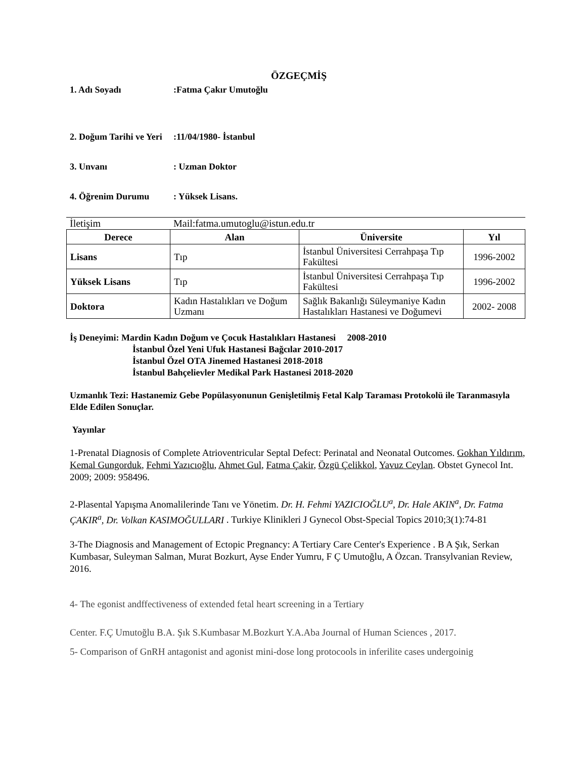ÖZGEÇMİŞ
1. Adı Soyadı :Fatma Çakır Umutoğlu
2. Doğum Tarihi ve Yeri
:11/04/1980- İstanbul
3. Unvanı : Uzman Doktor
4. Öğrenim Durumu : Yüksek Lisans.
İletişim Mail:fatma.umutoglu@istun.edu.tr
| Derece | Alan | Üniversite | Yıl |
| --- | --- | --- | --- |
| Lisans | Tıp | İstanbul Üniversitesi Cerrahpaşa Tıp Fakültesi | 1996-2002 |
| Yüksek Lisans | Tıp | İstanbul Üniversitesi Cerrahpaşa Tıp Fakültesi | 1996-2002 |
| Doktora | Kadın Hastalıkları ve Doğum Uzmanı | Sağlık Bakanlığı Süleymaniye Kadın Hastalıkları Hastanesi ve Doğumevi | 2002- 2008 |
İş Deneyimi: Mardin Kadın Doğum ve Çocuk Hastalıkları Hastanesi 2008-2010
İstanbul Özel Yeni Ufuk Hastanesi Bağcılar 2010-2017
İstanbul Özel OTA Jinemed Hastanesi 2018-2018
İstanbul Bahçelievler Medikal Park Hastanesi 2018-2020
Uzmanlık Tezi: Hastanemiz Gebe Popülasyonunun Genişletilmiş Fetal Kalp Taraması Protokolü ile Taranmasıyla Elde Edilen Sonuçlar.
Yayınlar
1-Prenatal Diagnosis of Complete Atrioventricular Septal Defect: Perinatal and Neonatal Outcomes. Gokhan Yıldırım, Kemal Gungorduk, Fehmi Yazıcıoğlu, Ahmet Gul, Fatma Çakir, Özgü Çelikkol, Yavuz Ceylan. Obstet Gynecol Int. 2009; 2009: 958496.
2-Plasental Yapışma Anomalilerinde Tanı ve Yönetim. Dr. H. Fehmi YAZICIOĞLU<sup>a</sup>, Dr. Hale AKIN<sup>a</sup>, Dr. Fatma ÇAKIR<sup>a</sup>, Dr. Volkan KASIMOĞULLARI . Turkiye Klinikleri J Gynecol Obst-Special Topics 2010;3(1):74-81
3-The Diagnosis and Management of Ectopic Pregnancy: A Tertiary Care Center's Experience . B A Şık, Serkan Kumbasar, Suleyman Salman, Murat Bozkurt, Ayse Ender Yumru, F Ç Umutoğlu, A Özcan. Transylvanian Review, 2016.
4- The egonist andffectiveness of extended fetal heart screening in a Tertiary
Center. F.Ç Umutoğlu B.A. Şık S.Kumbasar M.Bozkurt Y.A.Aba Journal of Human Sciences , 2017.
5- Comparison of GnRH antagonist and agonist mini-dose long protocools in inferilite cases undergoinig